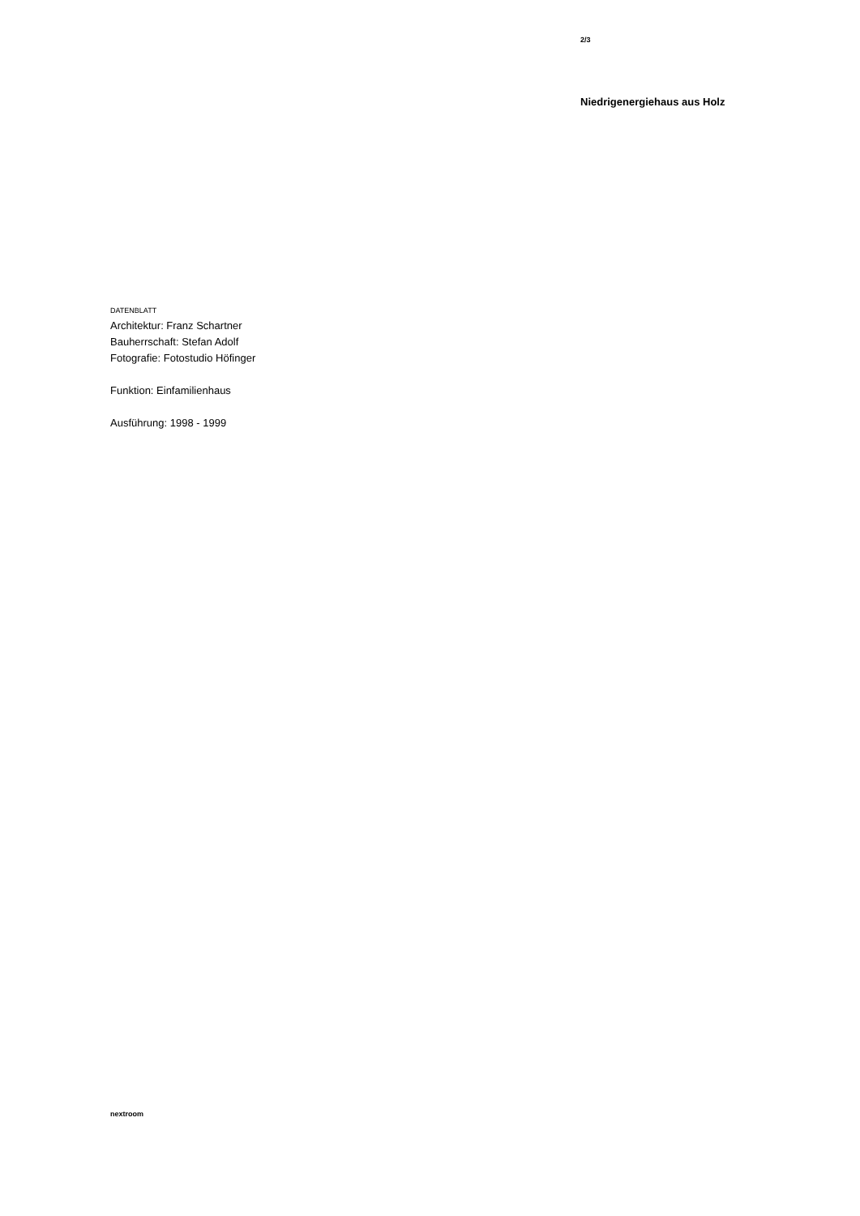2/3
Niedrigenergiehaus aus Holz
DATENBLATT
Architektur: Franz Schartner
Bauherrschaft: Stefan Adolf
Fotografie: Fotostudio Höfinger
Funktion: Einfamilienhaus
Ausführung: 1998 - 1999
nextroom